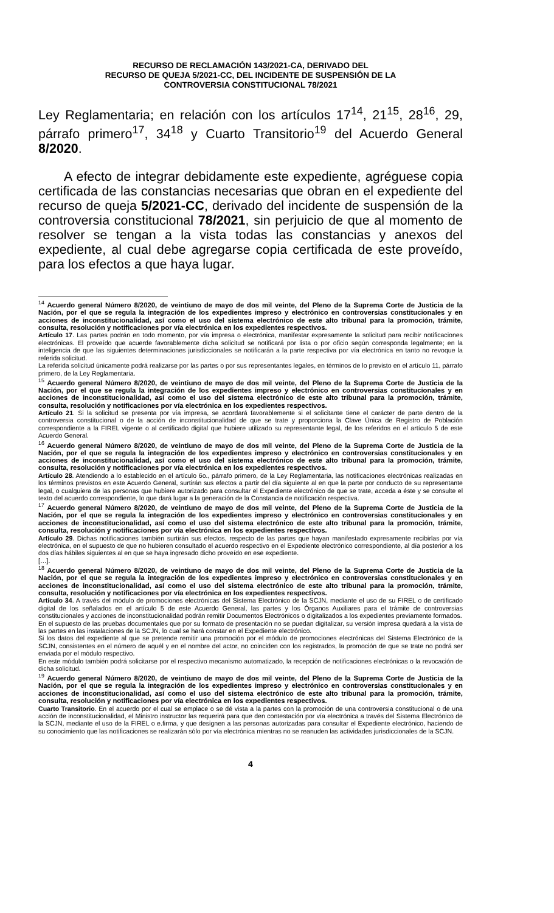RECURSO DE RECLAMACIÓN 143/2021-CA, DERIVADO DEL
RECURSO DE QUEJA 5/2021-CC, DEL INCIDENTE DE SUSPENSIÓN DE LA
CONTROVERSIA CONSTITUCIONAL 78/2021
Ley Reglamentaria; en relación con los artículos 17<sup>14</sup>, 21<sup>15</sup>, 28<sup>16</sup>, 29, párrafo primero<sup>17</sup>, 34<sup>18</sup> y Cuarto Transitorio<sup>19</sup> del Acuerdo General 8/2020.
A efecto de integrar debidamente este expediente, agréguese copia certificada de las constancias necesarias que obran en el expediente del recurso de queja 5/2021-CC, derivado del incidente de suspensión de la controversia constitucional 78/2021, sin perjuicio de que al momento de resolver se tengan a la vista todas las constancias y anexos del expediente, al cual debe agregarse copia certificada de este proveído, para los efectos a que haya lugar.
<sup>14</sup> Acuerdo general Número 8/2020, de veintiuno de mayo de dos mil veinte, del Pleno de la Suprema Corte de Justicia de la Nación, por el que se regula la integración de los expedientes impreso y electrónico en controversias constitucionales y en acciones de inconstitucionalidad, así como el uso del sistema electrónico de este alto tribunal para la promoción, trámite, consulta, resolución y notificaciones por vía electrónica en los expedientes respectivos.
Artículo 17. Las partes podrán en todo momento, por vía impresa o electrónica, manifestar expresamente la solicitud para recibir notificaciones electrónicas. El proveído que acuerde favorablemente dicha solicitud se notificará por lista o por oficio según corresponda legalmente; en la inteligencia de que las siguientes determinaciones jurisdiccionales se notificarán a la parte respectiva por vía electrónica en tanto no revoque la referida solicitud.
La referida solicitud únicamente podrá realizarse por las partes o por sus representantes legales, en términos de lo previsto en el artículo 11, párrafo primero, de la Ley Reglamentaria.
<sup>15</sup> Acuerdo general Número 8/2020, de veintiuno de mayo de dos mil veinte, del Pleno de la Suprema Corte de Justicia de la Nación, por el que se regula la integración de los expedientes impreso y electrónico en controversias constitucionales y en acciones de inconstitucionalidad, así como el uso del sistema electrónico de este alto tribunal para la promoción, trámite, consulta, resolución y notificaciones por vía electrónica en los expedientes respectivos.
Artículo 21. Si la solicitud se presenta por vía impresa, se acordará favorablemente si el solicitante tiene el carácter de parte dentro de la controversia constitucional o de la acción de inconstitucionalidad de que se trate y proporciona la Clave Única de Registro de Población correspondiente a la FIREL vigente o al certificado digital que hubiere utilizado su representante legal, de los referidos en el artículo 5 de este Acuerdo General.
<sup>16</sup> Acuerdo general Número 8/2020, de veintiuno de mayo de dos mil veinte, del Pleno de la Suprema Corte de Justicia de la Nación, por el que se regula la integración de los expedientes impreso y electrónico en controversias constitucionales y en acciones de inconstitucionalidad, así como el uso del sistema electrónico de este alto tribunal para la promoción, trámite, consulta, resolución y notificaciones por vía electrónica en los expedientes respectivos.
Artículo 28. Atendiendo a lo establecido en el artículo 6o., párrafo primero, de la Ley Reglamentaria, las notificaciones electrónicas realizadas en los términos previstos en este Acuerdo General, surtirán sus efectos a partir del día siguiente al en que la parte por conducto de su representante legal, o cualquiera de las personas que hubiere autorizado para consultar el Expediente electrónico de que se trate, acceda a éste y se consulte el texto del acuerdo correspondiente, lo que dará lugar a la generación de la Constancia de notificación respectiva.
<sup>17</sup> Acuerdo general Número 8/2020, de veintiuno de mayo de dos mil veinte, del Pleno de la Suprema Corte de Justicia de la Nación, por el que se regula la integración de los expedientes impreso y electrónico en controversias constitucionales y en acciones de inconstitucionalidad, así como el uso del sistema electrónico de este alto tribunal para la promoción, trámite, consulta, resolución y notificaciones por vía electrónica en los expedientes respectivos.
Artículo 29. Dichas notificaciones también surtirán sus efectos, respecto de las partes que hayan manifestado expresamente recibirlas por vía electrónica, en el supuesto de que no hubieren consultado el acuerdo respectivo en el Expediente electrónico correspondiente, al día posterior a los dos días hábiles siguientes al en que se haya ingresado dicho proveído en ese expediente.
[…].
<sup>18</sup> Acuerdo general Número 8/2020, de veintiuno de mayo de dos mil veinte, del Pleno de la Suprema Corte de Justicia de la Nación, por el que se regula la integración de los expedientes impreso y electrónico en controversias constitucionales y en acciones de inconstitucionalidad, así como el uso del sistema electrónico de este alto tribunal para la promoción, trámite, consulta, resolución y notificaciones por vía electrónica en los expedientes respectivos.
Artículo 34. A través del módulo de promociones electrónicas del Sistema Electrónico de la SCJN, mediante el uso de su FIREL o de certificado digital de los señalados en el artículo 5 de este Acuerdo General, las partes y los Órganos Auxiliares para el trámite de controversias constitucionales y acciones de inconstitucionalidad podrán remitir Documentos Electrónicos o digitalizados a los expedientes previamente formados.
En el supuesto de las pruebas documentales que por su formato de presentación no se puedan digitalizar, su versión impresa quedará a la vista de las partes en las instalaciones de la SCJN, lo cual se hará constar en el Expediente electrónico.
Si los datos del expediente al que se pretende remitir una promoción por el módulo de promociones electrónicas del Sistema Electrónico de la SCJN, consistentes en el número de aquél y en el nombre del actor, no coinciden con los registrados, la promoción de que se trate no podrá ser enviada por el módulo respectivo.
En este módulo también podrá solicitarse por el respectivo mecanismo automatizado, la recepción de notificaciones electrónicas o la revocación de dicha solicitud.
<sup>19</sup> Acuerdo general Número 8/2020, de veintiuno de mayo de dos mil veinte, del Pleno de la Suprema Corte de Justicia de la Nación, por el que se regula la integración de los expedientes impreso y electrónico en controversias constitucionales y en acciones de inconstitucionalidad, así como el uso del sistema electrónico de este alto tribunal para la promoción, trámite, consulta, resolución y notificaciones por vía electrónica en los expedientes respectivos.
Cuarto Transitorio. En el acuerdo por el cual se emplace o se dé vista a la partes con la promoción de una controversia constitucional o de una acción de inconstitucionalidad, el Ministro instructor las requerirá para que den contestación por vía electrónica a través del Sistema Electrónico de la SCJN, mediante el uso de la FIREL o e.firma, y que designen a las personas autorizadas para consultar el Expediente electrónico, haciendo de su conocimiento que las notificaciones se realizarán sólo por vía electrónica mientras no se reanuden las actividades jurisdiccionales de la SCJN.
4